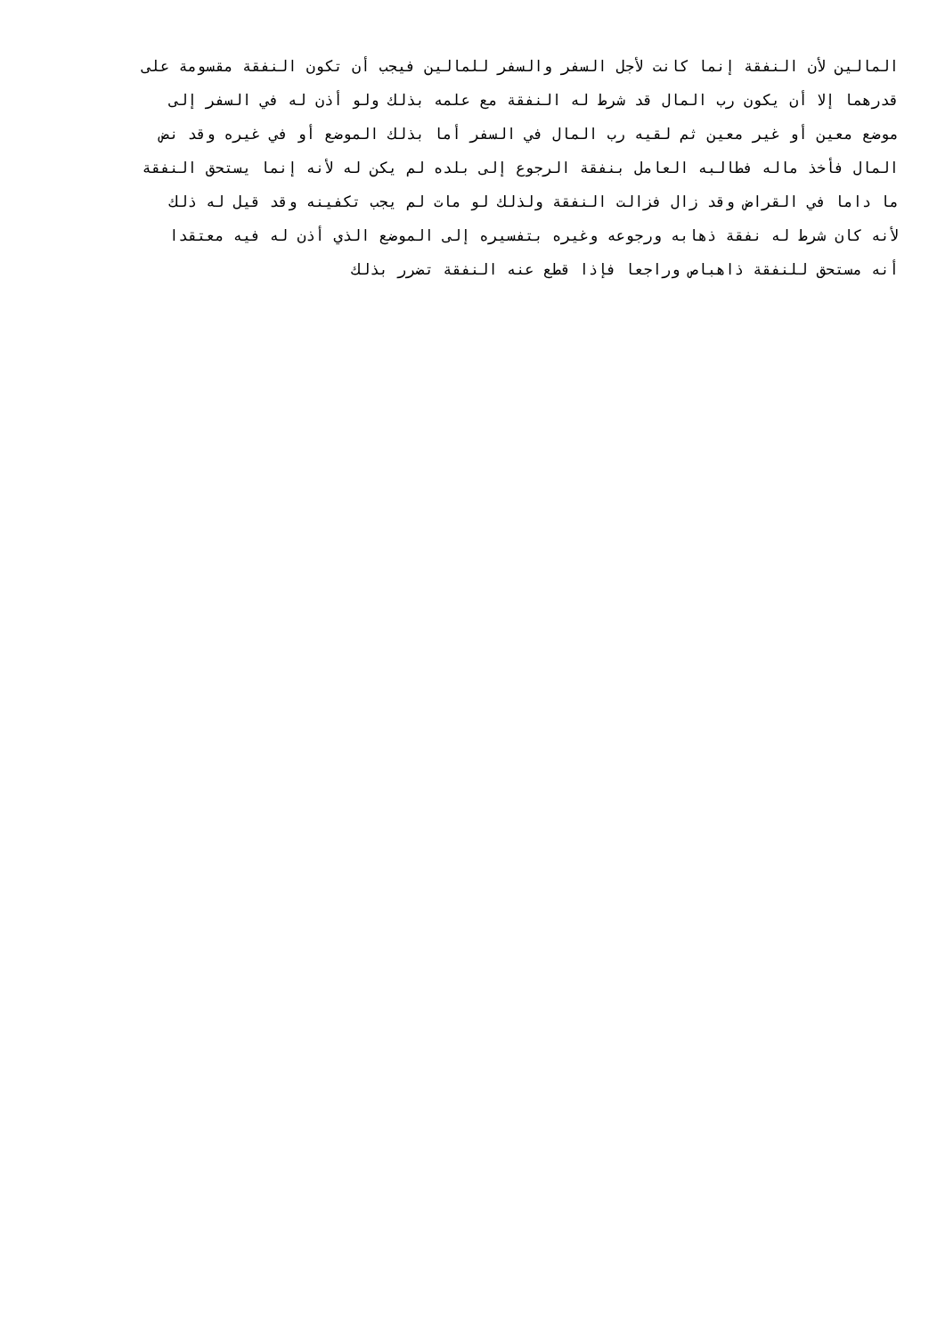المالين لأن النفقة إنما كانت لأجل السفر والسفر للمالين فيجب أن تكون النفقة مقسومة على
قدرهما إلا أن يكون رب المال قد شرط له النفقة مع علمه بذلك ولو أذن له في السفر إلى
موضع معين أو غير معين ثم لقيه رب المال في السفر أما بذلك الموضع أو في غيره وقد نض
المال فأخذ ماله فطالبه العامل بنفقة الرجوع إلى بلده لم يكن له لأنه إنما يستحق النفقة
ما داما في القراض وقد زال فزالت النفقة ولذلك لو مات لم يجب تكفينه وقد قيل له ذلك
لأنه كان شرط له نفقة ذهابه ورجوعه وغيره بتفسيره إلى الموضع الذي أذن له فيه معتقدا
أنه مستحق للنفقة ذاهباص وراجعا فإذا قطع عنه النفقة تضرر بذلك